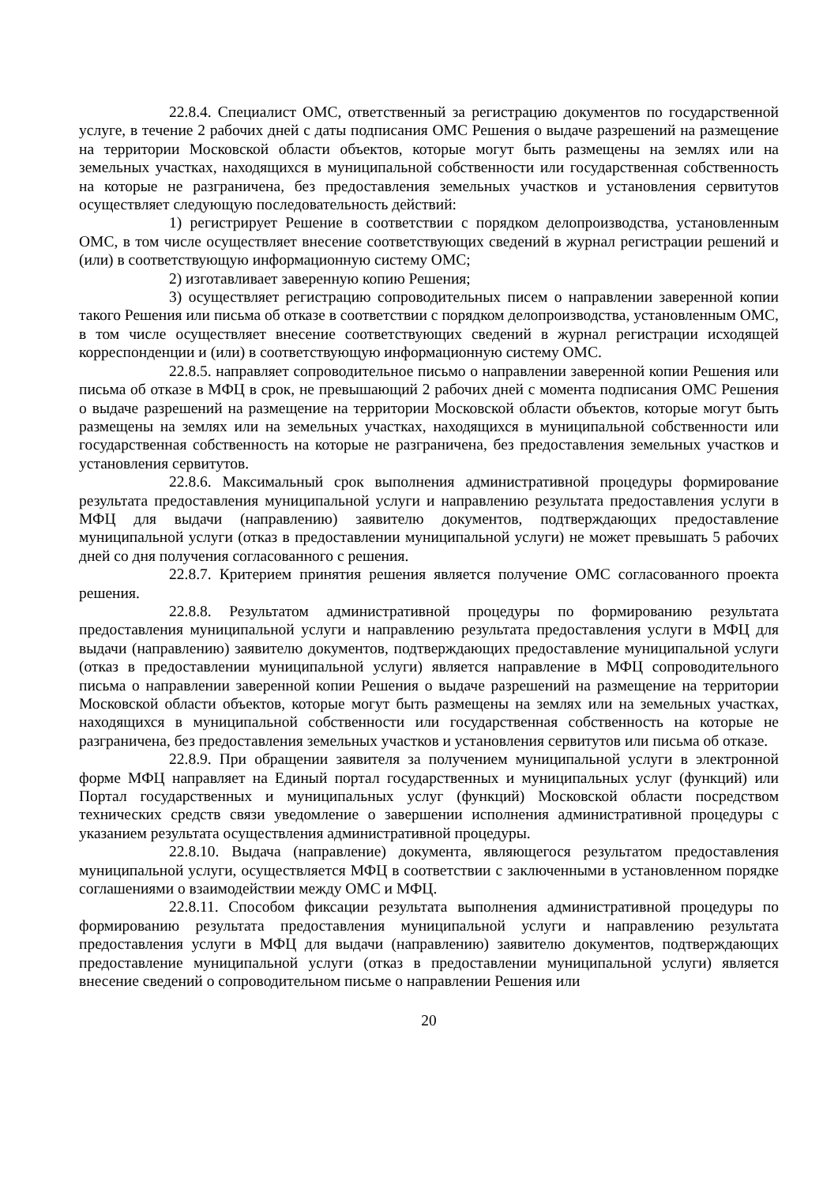22.8.4. Специалист ОМС, ответственный за регистрацию документов по государственной услуге, в течение 2 рабочих дней с даты подписания ОМС Решения о выдаче разрешений на размещение на территории Московской области объектов, которые могут быть размещены на землях или на земельных участках, находящихся в муниципальной собственности или государственная собственность на которые не разграничена, без предоставления земельных участков и установления сервитутов осуществляет следующую последовательность действий:
1) регистрирует Решение в соответствии с порядком делопроизводства, установленным ОМС, в том числе осуществляет внесение соответствующих сведений в журнал регистрации решений и (или) в соответствующую информационную систему ОМС;
2) изготавливает заверенную копию Решения;
3) осуществляет регистрацию сопроводительных писем о направлении заверенной копии такого Решения или письма об отказе в соответствии с порядком делопроизводства, установленным ОМС, в том числе осуществляет внесение соответствующих сведений в журнал регистрации исходящей корреспонденции и (или) в соответствующую информационную систему ОМС.
22.8.5. направляет сопроводительное письмо о направлении заверенной копии Решения или письма об отказе в МФЦ в срок, не превышающий 2 рабочих дней с момента подписания ОМС Решения о выдаче разрешений на размещение на территории Московской области объектов, которые могут быть размещены на землях или на земельных участках, находящихся в муниципальной собственности или государственная собственность на которые не разграничена, без предоставления земельных участков и установления сервитутов.
22.8.6. Максимальный срок выполнения административной процедуры формирование результата предоставления муниципальной услуги и направлению результата предоставления услуги в МФЦ для выдачи (направлению) заявителю документов, подтверждающих предоставление муниципальной услуги (отказ в предоставлении муниципальной услуги) не может превышать 5 рабочих дней со дня получения согласованного с решения.
22.8.7. Критерием принятия решения является получение ОМС согласованного проекта решения.
22.8.8. Результатом административной процедуры по формированию результата предоставления муниципальной услуги и направлению результата предоставления услуги в МФЦ для выдачи (направлению) заявителю документов, подтверждающих предоставление муниципальной услуги (отказ в предоставлении муниципальной услуги) является направление в МФЦ сопроводительного письма о направлении заверенной копии Решения о выдаче разрешений на размещение на территории Московской области объектов, которые могут быть размещены на землях или на земельных участках, находящихся в муниципальной собственности или государственная собственность на которые не разграничена, без предоставления земельных участков и установления сервитутов или письма об отказе.
22.8.9. При обращении заявителя за получением муниципальной услуги в электронной форме МФЦ направляет на Единый портал государственных и муниципальных услуг (функций) или Портал государственных и муниципальных услуг (функций) Московской области посредством технических средств связи уведомление о завершении исполнения административной процедуры с указанием результата осуществления административной процедуры.
22.8.10. Выдача (направление) документа, являющегося результатом предоставления муниципальной услуги, осуществляется МФЦ в соответствии с заключенными в установленном порядке соглашениями о взаимодействии между ОМС и МФЦ.
22.8.11. Способом фиксации результата выполнения административной процедуры по формированию результата предоставления муниципальной услуги и направлению результата предоставления услуги в МФЦ для выдачи (направлению) заявителю документов, подтверждающих предоставление муниципальной услуги (отказ в предоставлении муниципальной услуги) является внесение сведений о сопроводительном письме о направлении Решения или
20